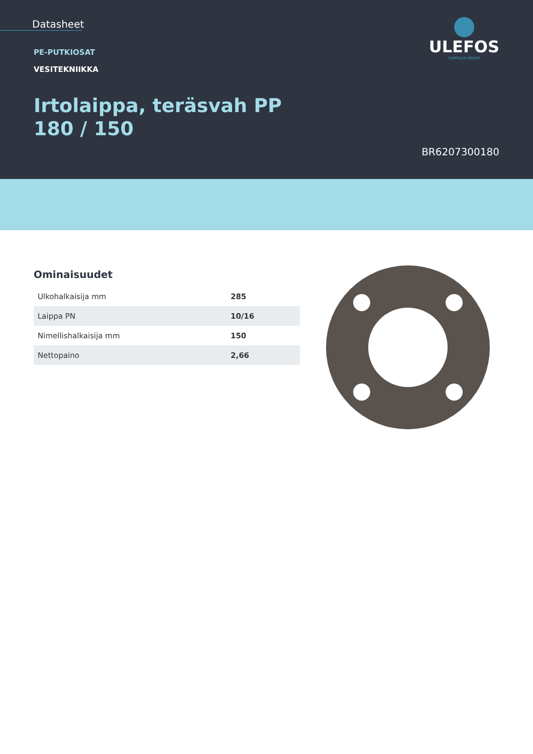Datasheet
ULEFOS
CAPPELEN GROUP
PE-PUTKIOSAT
VESITEKNIIKKA
Irtolaippa, teräsvah PP 180 / 150
BR6207300180
Ominaisuudet
| Ulkohalkaisija mm | 285 |
| Laippa PN | 10/16 |
| Nimellishalkaisija mm | 150 |
| Nettopaino | 2,66 |